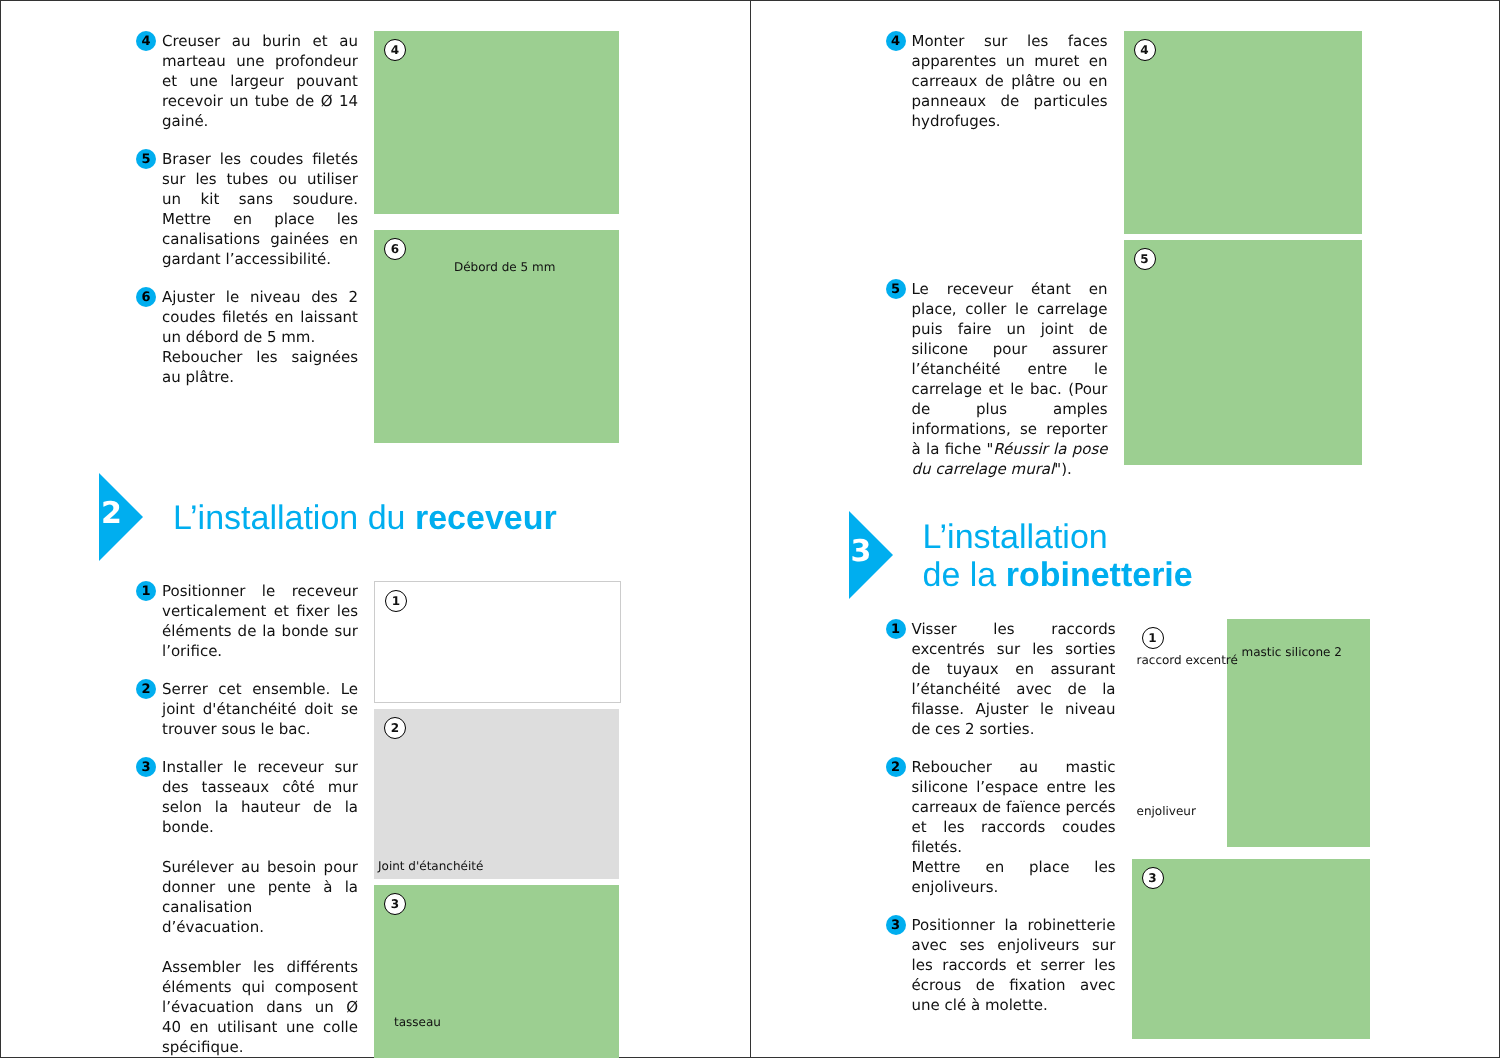4
Creuser au burin et au marteau une profondeur et une largeur pouvant recevoir un tube de Ø 14 gainé.
5
Braser les coudes filetés sur les tubes ou utiliser un kit sans soudure. Mettre en place les canalisations gainées en gardant l’accessibilité.
6
Ajuster le niveau des 2 coudes filetés en laissant un débord de 5 mm.
Reboucher les saignées au plâtre.
4
6
Débord de 5 mm
2
L’installation du receveur
1
Positionner le receveur verticalement et fixer les éléments de la bonde sur l’orifice.
2
Serrer cet ensemble. Le joint d'étanchéité doit se trouver sous le bac.
3
Installer le receveur sur des tasseaux côté mur selon la hauteur de la bonde.
Surélever au besoin pour donner une pente à la canalisation d’évacuation.
Assembler les différents éléments qui composent l’évacuation dans un Ø 40 en utilisant une colle spécifique.
1
2
Joint d'étanchéité
3
tasseau
4
Monter sur les faces apparentes un muret en carreaux de plâtre ou en panneaux de particules hydrofuges.
5
Le receveur étant en place, coller le carrelage puis faire un joint de silicone pour assurer l’étanchéité entre le carrelage et le bac. (Pour de plus amples informations, se reporter à la fiche "Réussir la pose du carrelage mural").
4
5
3
L’installation
de la robinetterie
1
Visser les raccords excentrés sur les sorties de tuyaux en assurant l’étanchéité avec de la filasse. Ajuster le niveau de ces 2 sorties.
2
Reboucher au mastic silicone l’espace entre les carreaux de faïence percés et les raccords coudes filetés.
Mettre en place les enjoliveurs.
3
Positionner la robinetterie avec ses enjoliveurs sur les raccords et serrer les écrous de fixation avec une clé à molette.
1
raccord excentré
mastic silicone 2
enjoliveur
3